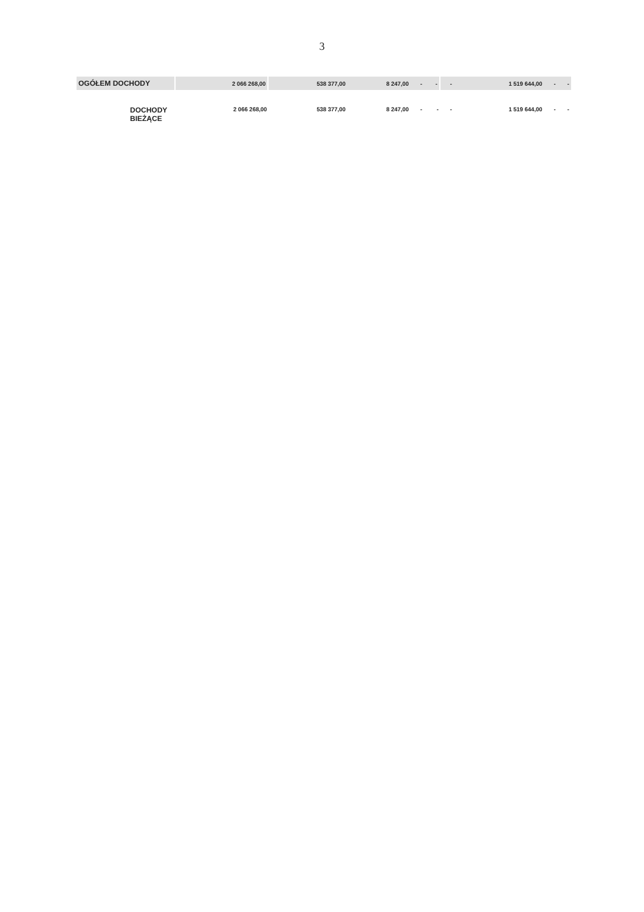3
| OGÓŁEM DOCHODY | 2 066 268,00 | 538 377,00 | 8 247,00 | - | - | - | 1 519 644,00 | - | - |
| DOCHODY BIEŻĄCE | 2 066 268,00 | 538 377,00 | 8 247,00 | - | - | - | 1 519 644,00 | - | - |